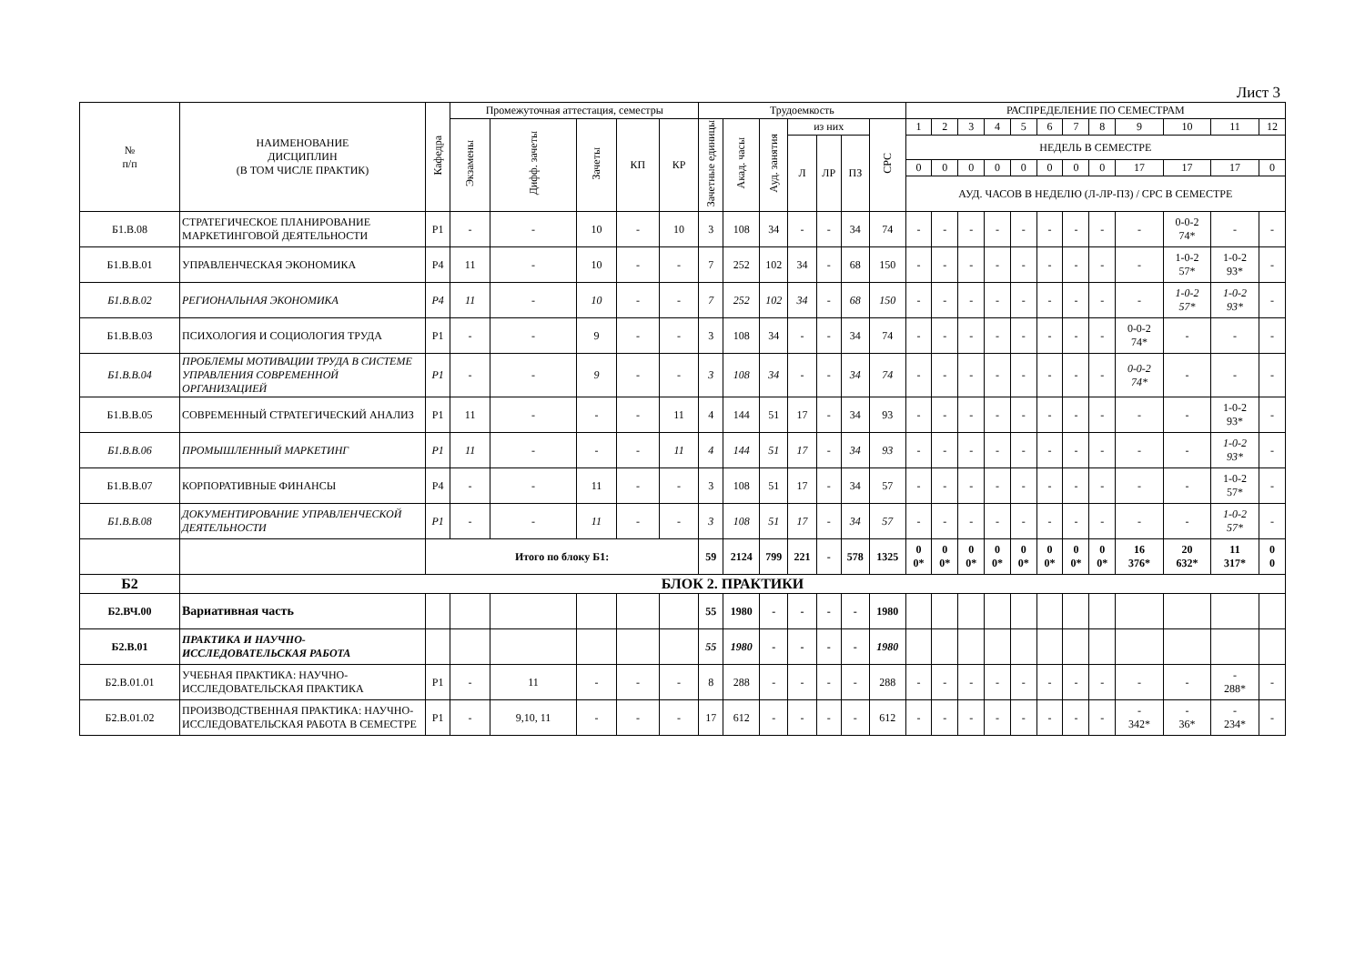Лист 3
| № п/п | НАИМЕНОВАНИЕ ДИСЦИПЛИН (В ТОМ ЧИСЛЕ ПРАКТИК) | Кафедра | Промежуточная аттестация, семестры | | | | | Трудоемкость | | | | | | | РАСПРЕДЕЛЕНИЕ ПО СЕМЕСТРАМ | | | | | | | | | | | |
| --- | --- | --- | --- | --- | --- | --- | --- | --- | --- | --- | --- | --- | --- | --- | --- | --- | --- | --- | --- | --- | --- | --- | --- | --- | --- | --- |
| | | | Экзамены | Дифф. зачеты | Зачеты | КП | КР | Зачетные единицы | Акад. часы | Ауд. занятия | из них | | | СРС | 1 | 2 | 3 | 4 | 5 | 6 | 7 | 8 | 9 | 10 | 11 | 12 |
| | | | | | | | | | | | Л | ЛР | ПЗ | | НЕДЕЛЬ В СЕМЕСТРЕ | | | | | | | | | | | |
| | | | | | | | | | | | | | | | 0 | 0 | 0 | 0 | 0 | 0 | 0 | 0 | 17 | 17 | 17 | 0 |
| | | | | | | | | | | | | | | | АУД. ЧАСОВ В НЕДЕЛЮ (Л-ЛР-ПЗ) / СРС В СЕМЕСТРЕ | | | | | | | | | | | |
| Б1.В.08 | СТРАТЕГИЧЕСКОЕ ПЛАНИРОВАНИЕ МАРКЕТИНГОВОЙ ДЕЯТЕЛЬНОСТИ | Р1 | - | - | 10 | - | 10 | 3 | 108 | 34 | - | - | 34 | 74 | - | - | - | - | - | - | - | - | - | 0-0-2 74* | - | - |
| Б1.В.В.01 | УПРАВЛЕНЧЕСКАЯ ЭКОНОМИКА | Р4 | 11 | - | 10 | - | - | 7 | 252 | 102 | 34 | - | 68 | 150 | - | - | - | - | - | - | - | - | - | 1-0-2 57* | 1-0-2 93* | - |
| Б1.В.В.02 | РЕГИОНАЛЬНАЯ ЭКОНОМИКА | Р4 | 11 | - | 10 | - | - | 7 | 252 | 102 | 34 | - | 68 | 150 | - | - | - | - | - | - | - | - | - | 1-0-2 57* | 1-0-2 93* | - |
| Б1.В.В.03 | ПСИХОЛОГИЯ И СОЦИОЛОГИЯ ТРУДА | Р1 | - | - | 9 | - | - | 3 | 108 | 34 | - | - | 34 | 74 | - | - | - | - | - | - | - | - | 0-0-2 74* | - | - | - |
| Б1.В.В.04 | ПРОБЛЕМЫ МОТИВАЦИИ ТРУДА В СИСТЕМЕ УПРАВЛЕНИЯ СОВРЕМЕННОЙ ОРГАНИЗАЦИЕЙ | Р1 | - | - | 9 | - | - | 3 | 108 | 34 | - | - | 34 | 74 | - | - | - | - | - | - | - | - | 0-0-2 74* | - | - | - |
| Б1.В.В.05 | СОВРЕМЕННЫЙ СТРАТЕГИЧЕСКИЙ АНАЛИЗ | Р1 | 11 | - | - | - | 11 | 4 | 144 | 51 | 17 | - | 34 | 93 | - | - | - | - | - | - | - | - | - | - | 1-0-2 93* | - |
| Б1.В.В.06 | ПРОМЫШЛЕННЫЙ МАРКЕТИНГ | Р1 | 11 | - | - | - | 11 | 4 | 144 | 51 | 17 | - | 34 | 93 | - | - | - | - | - | - | - | - | - | - | 1-0-2 93* | - |
| Б1.В.В.07 | КОРПОРАТИВНЫЕ ФИНАНСЫ | Р4 | - | - | 11 | - | - | 3 | 108 | 51 | 17 | - | 34 | 57 | - | - | - | - | - | - | - | - | - | - | 1-0-2 57* | - |
| Б1.В.В.08 | ДОКУМЕНТИРОВАНИЕ УПРАВЛЕНЧЕСКОЙ ДЕЯТЕЛЬНОСТИ | Р1 | - | - | 11 | - | - | 3 | 108 | 51 | 17 | - | 34 | 57 | - | - | - | - | - | - | - | - | - | - | 1-0-2 57* | - |
| | | Итого по блоку Б1: | | | | | | 59 | 2124 | 799 | 221 | - | 578 | 1325 | 0 0* | 0 0* | 0 0* | 0 0* | 0 0* | 0 0* | 0 0* | 0 0* | 16 376* | 20 632* | 11 317* | 0 0 |
| Б2 | БЛОК 2. ПРАКТИКИ | | | | | | | | | | | | | | | | | | | | | | | | | |
| Б2.ВЧ.00 | Вариативная часть | | | | | | | 55 | 1980 | - | - | - | - | 1980 | | | | | | | | | | | | |
| Б2.В.01 | ПРАКТИКА И НАУЧНО-ИССЛЕДОВАТЕЛЬСКАЯ РАБОТА | | | | | | | 55 | 1980 | - | - | - | - | 1980 | | | | | | | | | | | | |
| Б2.В.01.01 | УЧЕБНАЯ ПРАКТИКА: НАУЧНО-ИССЛЕДОВАТЕЛЬСКАЯ ПРАКТИКА | Р1 | - | 11 | - | - | - | 8 | 288 | - | - | - | - | 288 | - | - | - | - | - | - | - | - | - | - | - 288* | - |
| Б2.В.01.02 | ПРОИЗВОДСТВЕННАЯ ПРАКТИКА: НАУЧНО-ИССЛЕДОВАТЕЛЬСКАЯ РАБОТА В СЕМЕСТРЕ | Р1 | - | 9,10, 11 | - | - | - | 17 | 612 | - | - | - | - | 612 | - | - | - | - | - | - | - | - | - 342* | - 36* | - 234* | - |